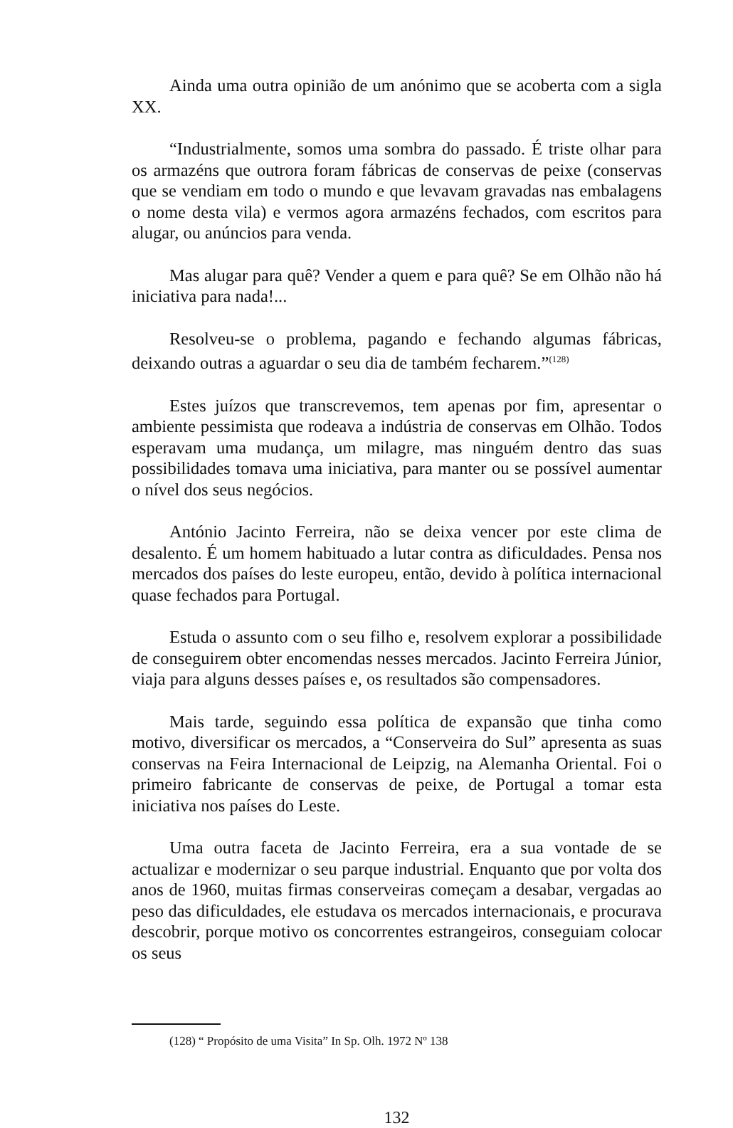Ainda uma outra opinião de um anónimo que se acoberta com a sigla XX.
“Industrialmente, somos uma sombra do passado. É triste olhar para os armazéns que outrora foram fábricas de conservas de peixe (conservas que se vendiam em todo o mundo e que levavam gravadas nas embalagens o nome desta vila) e vermos agora armazéns fechados, com escritos para alugar, ou anúncios para venda.
Mas alugar para quê? Vender a quem e para quê? Se em Olhão não há iniciativa para nada!...
Resolveu-se o problema, pagando e fechando algumas fábricas, deixando outras a aguardar o seu dia de também fecharem.”<sup>(128)</sup>
Estes juízos que transcrevemos, tem apenas por fim, apresentar o ambiente pessimista que rodeava a indústria de conservas em Olhão. Todos esperavam uma mudança, um milagre, mas ninguém dentro das suas possibilidades tomava uma iniciativa, para manter ou se possível aumentar o nível dos seus negócios.
António Jacinto Ferreira, não se deixa vencer por este clima de desalento. É um homem habituado a lutar contra as dificuldades. Pensa nos mercados dos países do leste europeu, então, devido à política internacional quase fechados para Portugal.
Estuda o assunto com o seu filho e, resolvem explorar a possibilidade de conseguirem obter encomendas nesses mercados. Jacinto Ferreira Júnior, viaja para alguns desses países e, os resultados são compensadores.
Mais tarde, seguindo essa política de expansão que tinha como motivo, diversificar os mercados, a “Conserveira do Sul” apresenta as suas conservas na Feira Internacional de Leipzig, na Alemanha Oriental. Foi o primeiro fabricante de conservas de peixe, de Portugal a tomar esta iniciativa nos países do Leste.
Uma outra faceta de Jacinto Ferreira, era a sua vontade de se actualizar e modernizar o seu parque industrial. Enquanto que por volta dos anos de 1960, muitas firmas conserveiras começam a desabar, vergadas ao peso das dificuldades, ele estudava os mercados internacionais, e procurava descobrir, porque motivo os concorrentes estrangeiros, conseguiam colocar os seus
(128) “ Propósito de uma Visita” In Sp. Olh. 1972 Nº 138
132